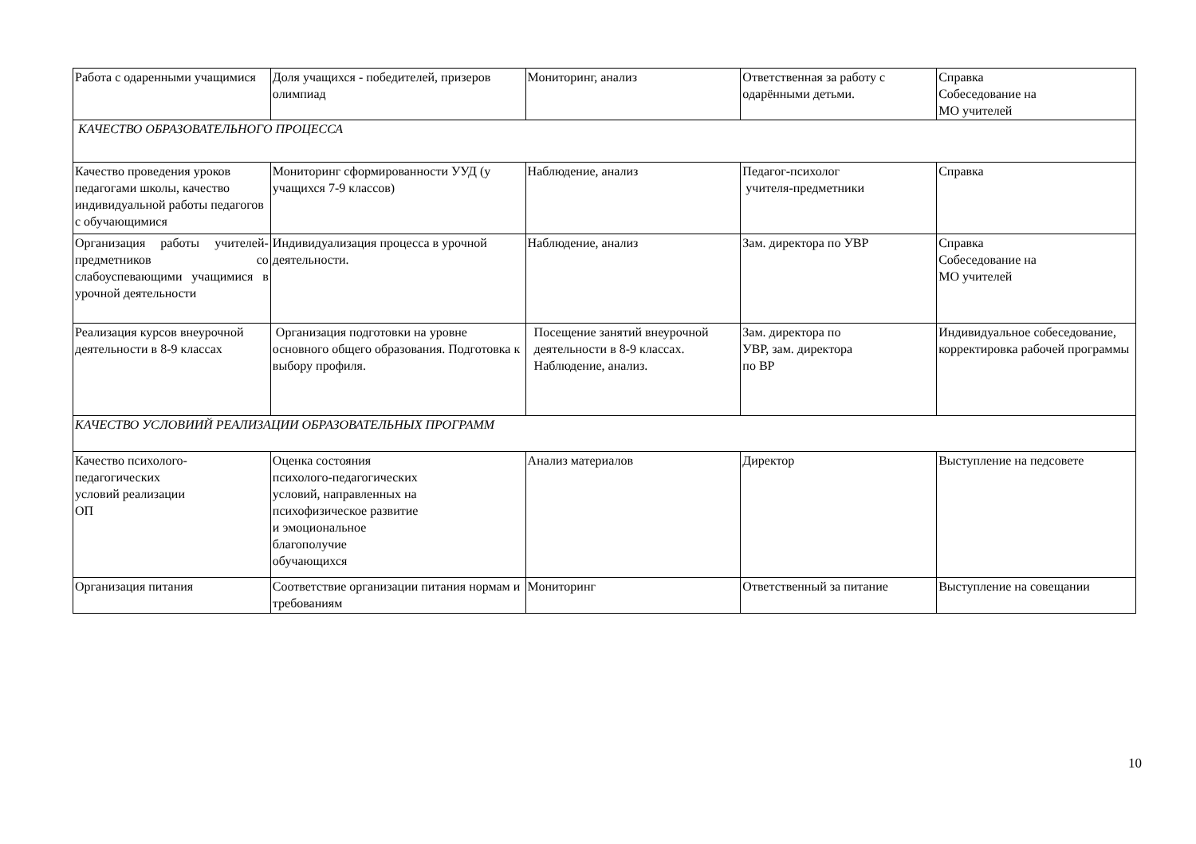| Работа с одаренными учащимися | Доля учащихся - победителей, призеров олимпиад | Мониторинг, анализ | Ответственная за работу с одарёнными детьми. | Справка Собеседование на МО учителей |
| КАЧЕСТВО ОБРАЗОВАТЕЛЬНОГО ПРОЦЕССА | | | | |
| Качество проведения уроков педагогами школы, качество индивидуальной работы педагогов с обучающимися | Мониторинг сформированности УУД (у учащихся 7-9 классов) | Наблюдение, анализ | Педагог-психолог учителя-предметники | Справка |
| Организация работы учителей-предметников со слабоуспевающими учащимися в урочной деятельности | Индивидуализация процесса в урочной деятельности. | Наблюдение, анализ | Зам. директора по УВР | Справка Собеседование на МО учителей |
| Реализация курсов внеурочной деятельности в 8-9 классах | Организация подготовки на уровне основного общего образования. Подготовка к выбору профиля. | Посещение занятий внеурочной деятельности в 8-9 классах. Наблюдение, анализ. | Зам. директора по УВР, зам. директора по ВР | Индивидуальное собеседование, корректировка рабочей программы |
| КАЧЕСТВО УСЛОВИИЙ РЕАЛИЗАЦИИ ОБРАЗОВАТЕЛЬНЫХ ПРОГРАММ | | | | |
| Качество психолого- педагогических условий реализации ОП | Оценка состояния психолого-педагогических условий, направленных на психофизическое развитие и эмоциональное благополучие обучающихся | Анализ материалов | Директор | Выступление на педсовете |
| Организация питания | Соответствие организации питания нормам и требованиям | Мониторинг | Ответственный за питание | Выступление на совещании |
10